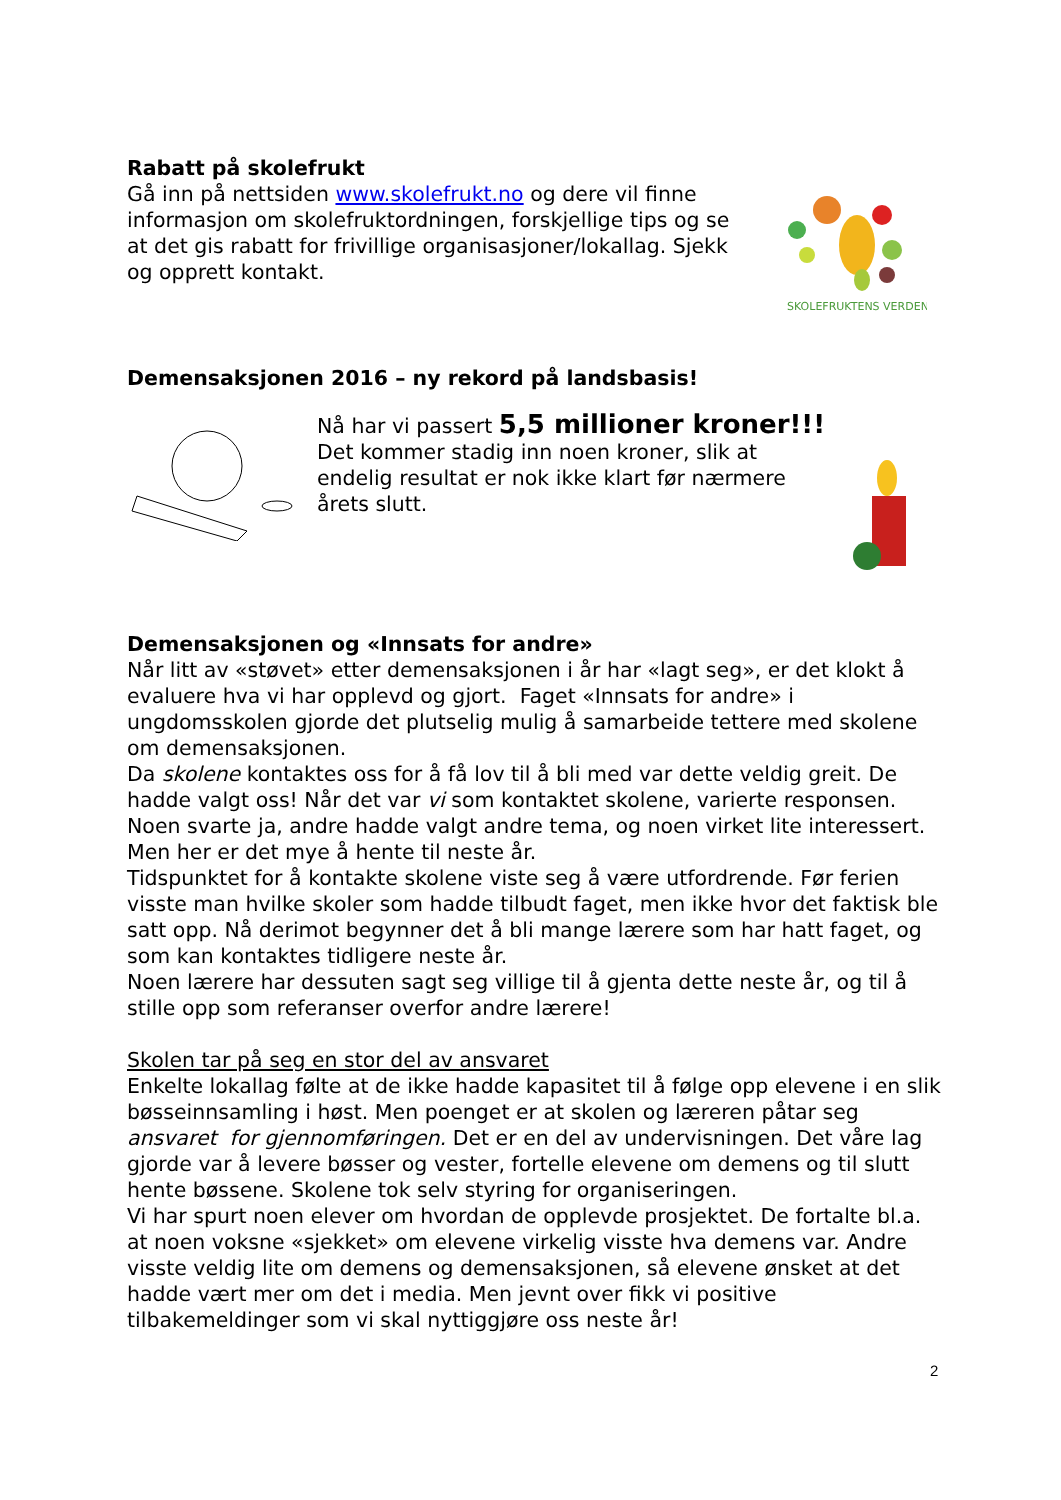Rabatt på skolefrukt
Gå inn på nettsiden www.skolefrukt.no og dere vil finne informasjon om skolefruktordningen, forskjellige tips og se at det gis rabatt for frivillige organisasjoner/lokallag. Sjekk og opprett kontakt.
SKOLEFRUKTENS VERDEN
Demensaksjonen 2016 – ny rekord på landsbasis!
Nå har vi passert 5,5 millioner kroner!!!
Det kommer stadig inn noen kroner, slik at endelig resultat er nok ikke klart før nærmere årets slutt.
Demensaksjonen og «Innsats for andre»
Når litt av «støvet» etter demensaksjonen i år har «lagt seg», er det klokt å evaluere hva vi har opplevd og gjort. Faget «Innsats for andre» i ungdomsskolen gjorde det plutselig mulig å samarbeide tettere med skolene om demensaksjonen.
Da skolene kontaktes oss for å få lov til å bli med var dette veldig greit. De hadde valgt oss! Når det var vi som kontaktet skolene, varierte responsen. Noen svarte ja, andre hadde valgt andre tema, og noen virket lite interessert. Men her er det mye å hente til neste år.
Tidspunktet for å kontakte skolene viste seg å være utfordrende. Før ferien visste man hvilke skoler som hadde tilbudt faget, men ikke hvor det faktisk ble satt opp. Nå derimot begynner det å bli mange lærere som har hatt faget, og som kan kontaktes tidligere neste år.
Noen lærere har dessuten sagt seg villige til å gjenta dette neste år, og til å stille opp som referanser overfor andre lærere!
Skolen tar på seg en stor del av ansvaret
Enkelte lokallag følte at de ikke hadde kapasitet til å følge opp elevene i en slik bøsseinnsamling i høst. Men poenget er at skolen og læreren påtar seg ansvaret for gjennomføringen. Det er en del av undervisningen. Det våre lag gjorde var å levere bøsser og vester, fortelle elevene om demens og til slutt hente bøssene. Skolene tok selv styring for organiseringen.
Vi har spurt noen elever om hvordan de opplevde prosjektet. De fortalte bl.a. at noen voksne «sjekket» om elevene virkelig visste hva demens var. Andre visste veldig lite om demens og demensaksjonen, så elevene ønsket at det hadde vært mer om det i media. Men jevnt over fikk vi positive tilbakemeldinger som vi skal nyttiggjøre oss neste år!
2